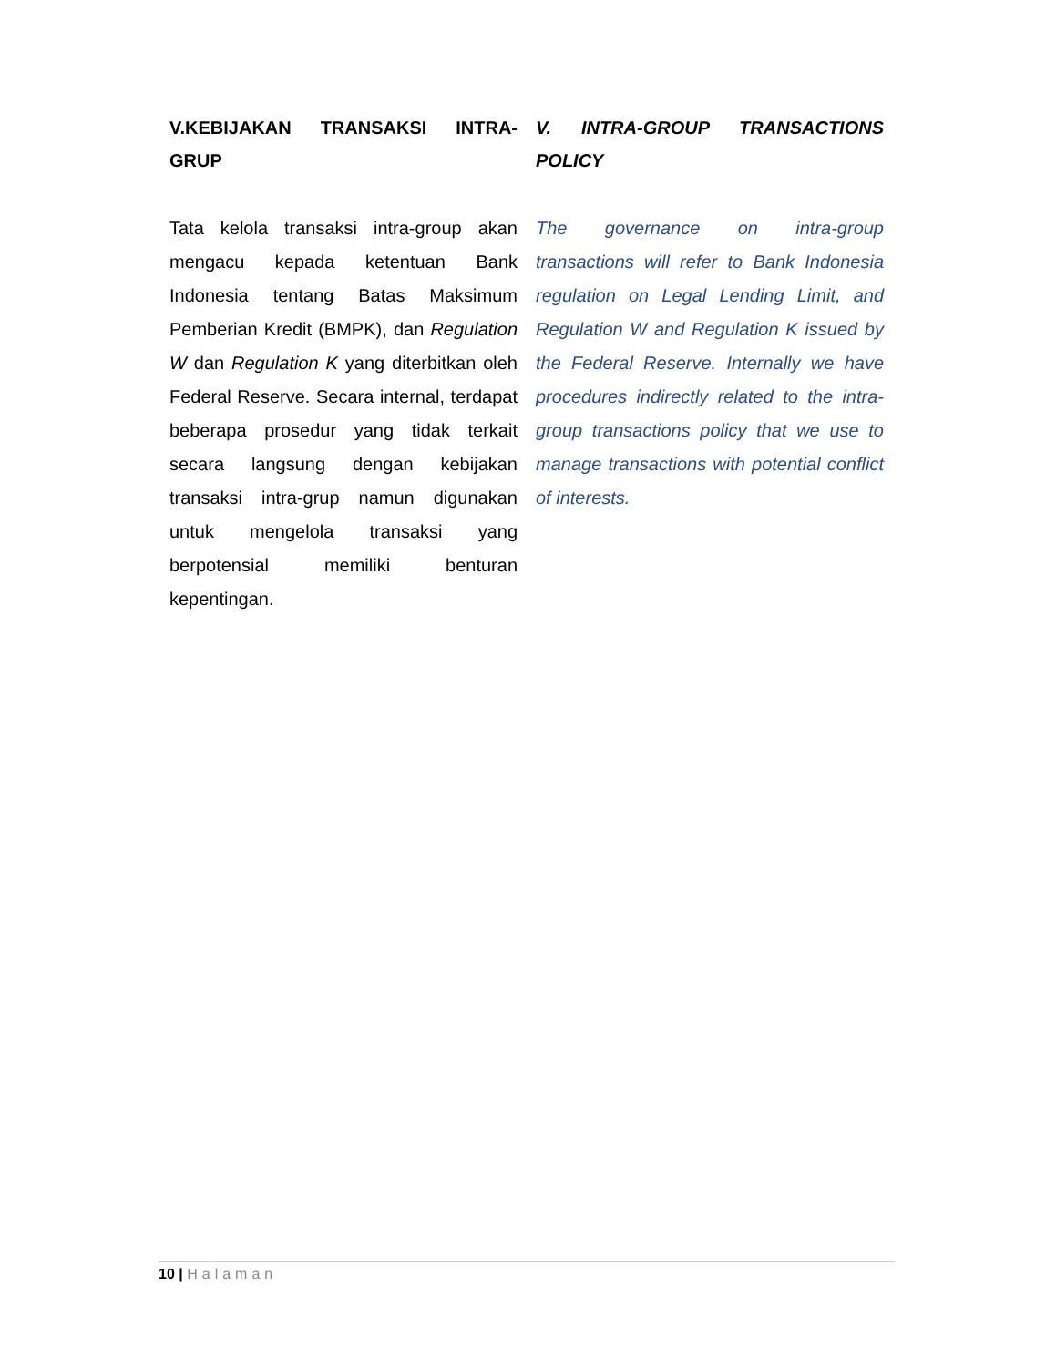V.KEBIJAKAN TRANSAKSI INTRA-GRUP
Tata kelola transaksi intra-group akan mengacu kepada ketentuan Bank Indonesia tentang Batas Maksimum Pemberian Kredit (BMPK), dan Regulation W dan Regulation K yang diterbitkan oleh Federal Reserve. Secara internal, terdapat beberapa prosedur yang tidak terkait secara langsung dengan kebijakan transaksi intra-grup namun digunakan untuk mengelola transaksi yang berpotensial memiliki benturan kepentingan.
V. INTRA-GROUP TRANSACTIONS POLICY
The governance on intra-group transactions will refer to Bank Indonesia regulation on Legal Lending Limit, and Regulation W and Regulation K issued by the Federal Reserve. Internally we have procedures indirectly related to the intra-group transactions policy that we use to manage transactions with potential conflict of interests.
10 | Halaman